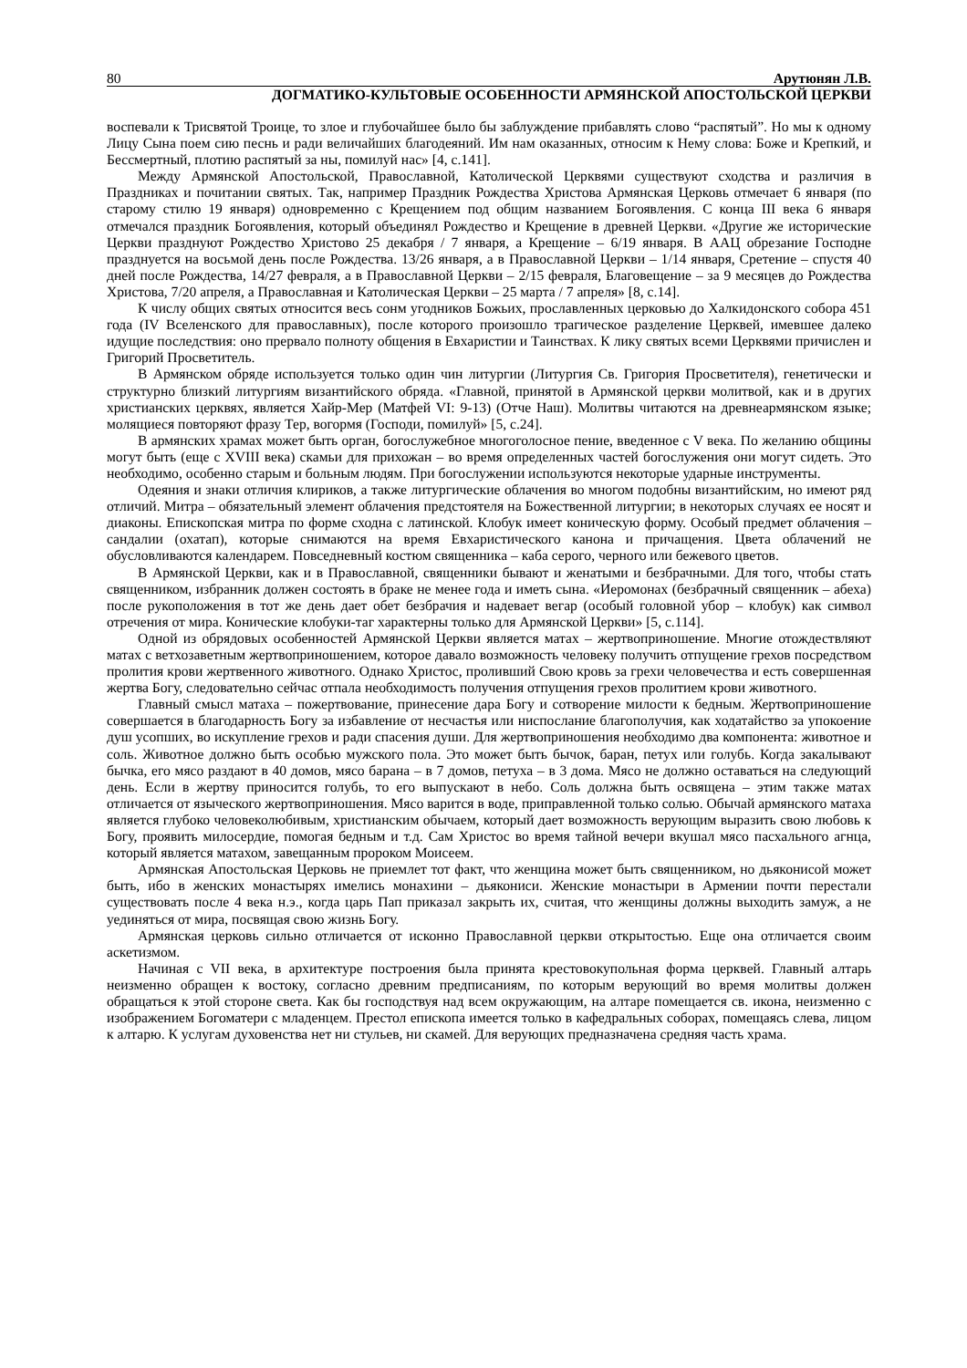80 Арутюнян Л.В.
ДОГМАТИКО-КУЛЬТОВЫЕ ОСОБЕННОСТИ АРМЯНСКОЙ АПОСТОЛЬСКОЙ ЦЕРКВИ
воспевали к Трисвятой Троице, то злое и глубочайшее было бы заблуждение прибавлять слово “распятый”. Но мы к одному Лицу Сына поем сию песнь и ради величайших благодеяний. Им нам оказанных, относим к Нему слова: Боже и Крепкий, и Бессмертный, плотию распятый за ны, помилуй нас» [4, с.141].
Между Армянской Апостольской, Православной, Католической Церквями существуют сходства и различия в Праздниках и почитании святых. Так, например Праздник Рождества Христова Армянская Церковь отмечает 6 января (по старому стилю 19 января) одновременно с Крещением под общим названием Богоявления. С конца III века 6 января отмечался праздник Богоявления, который объединял Рождество и Крещение в древней Церкви. «Другие же исторические Церкви празднуют Рождество Христово 25 декабря / 7 января, а Крещение – 6/19 января. В ААЦ обрезание Господне празднуется на восьмой день после Рождества. 13/26 января, а в Православной Церкви – 1/14 января, Сретение – спустя 40 дней после Рождества, 14/27 февраля, а в Православной Церкви – 2/15 февраля, Благовещение – за 9 месяцев до Рождества Христова, 7/20 апреля, а Православная и Католическая Церкви – 25 марта / 7 апреля» [8, с.14].
К числу общих святых относится весь сонм угодников Божьих, прославленных церковью до Халкидонского собора 451 года (IV Вселенского для православных), после которого произошло трагическое разделение Церквей, имевшее далеко идущие последствия: оно прервало полноту общения в Евхаристии и Таинствах. К лику святых всеми Церквями причислен и Григорий Просветитель.
В Армянском обряде используется только один чин литургии (Литургия Св. Григория Просветителя), генетически и структурно близкий литургиям византийского обряда. «Главной, принятой в Армянской церкви молитвой, как и в других христианских церквях, является Хайр-Мер (Матфей VI: 9-13) (Отче Наш). Молитвы читаются на древнеармянском языке; молящиеся повторяют фразу Тер, вогормя (Господи, помилуй» [5, с.24].
В армянских храмах может быть орган, богослужебное многоголосное пение, введенное с V века. По желанию общины могут быть (еще с XVIII века) скамьи для прихожан – во время определенных частей богослужения они могут сидеть. Это необходимо, особенно старым и больным людям. При богослужении используются некоторые ударные инструменты.
Одеяния и знаки отличия клириков, а также литургические облачения во многом подобны византийским, но имеют ряд отличий. Митра – обязательный элемент облачения предстоятеля на Божественной литургии; в некоторых случаях ее носят и диаконы. Епископская митра по форме сходна с латинской. Клобук имеет коническую форму. Особый предмет облачения – сандалии (охатап), которые снимаются на время Евхаристического канона и причащения. Цвета облачений не обусловливаются календарем. Повседневный костюм священника – каба серого, черного или бежевого цветов.
В Армянской Церкви, как и в Православной, священники бывают и женатыми и безбрачными. Для того, чтобы стать священником, избранник должен состоять в браке не менее года и иметь сына. «Иеромонах (безбрачный священник – абеха) после рукоположения в тот же день дает обет безбрачия и надевает вегар (особый головной убор – клобук) как символ отречения от мира. Конические клобуки-таг характерны только для Армянской Церкви» [5, с.114].
Одной из обрядовых особенностей Армянской Церкви является матах – жертвоприношение. Многие отождествляют матах с ветхозаветным жертвоприношением, которое давало возможность человеку получить отпущение грехов посредством пролития крови жертвенного животного. Однако Христос, проливший Свою кровь за грехи человечества и есть совершенная жертва Богу, следовательно сейчас отпала необходимость получения отпущения грехов пролитием крови животного.
Главный смысл матаха – пожертвование, принесение дара Богу и сотворение милости к бедным. Жертвоприношение совершается в благодарность Богу за избавление от несчастья или ниспослание благополучия, как ходатайство за упокоение душ усопших, во искупление грехов и ради спасения души. Для жертвоприношения необходимо два компонента: животное и соль. Животное должно быть особью мужского пола. Это может быть бычок, баран, петух или голубь. Когда закалывают бычка, его мясо раздают в 40 домов, мясо барана – в 7 домов, петуха – в 3 дома. Мясо не должно оставаться на следующий день. Если в жертву приносится голубь, то его выпускают в небо. Соль должна быть освящена – этим также матах отличается от языческого жертвоприношения. Мясо варится в воде, приправленной только солью. Обычай армянского матаха является глубоко человеколюбивым, христианским обычаем, который дает возможность верующим выразить свою любовь к Богу, проявить милосердие, помогая бедным и т.д. Сам Христос во время тайной вечери вкушал мясо пасхального агнца, который является матахом, завещанным пророком Моисеем.
Армянская Апостольская Церковь не приемлет тот факт, что женщина может быть священником, но дьяконисой может быть, ибо в женских монастырях имелись монахини – дьякониси. Женские монастыри в Армении почти перестали существовать после 4 века н.э., когда царь Пап приказал закрыть их, считая, что женщины должны выходить замуж, а не уединяться от мира, посвящая свою жизнь Богу.
Армянская церковь сильно отличается от исконно Православной церкви открытостью. Еще она отличается своим аскетизмом.
Начиная с VII века, в архитектуре построения была принята крестовокупольная форма церквей. Главный алтарь неизменно обращен к востоку, согласно древним предписаниям, по которым верующий во время молитвы должен обращаться к этой стороне света. Как бы господствуя над всем окружающим, на алтаре помещается св. икона, неизменно с изображением Богоматери с младенцем. Престол епископа имеется только в кафедральных соборах, помещаясь слева, лицом к алтарю. К услугам духовенства нет ни стульев, ни скамей. Для верующих предназначена средняя часть храма.